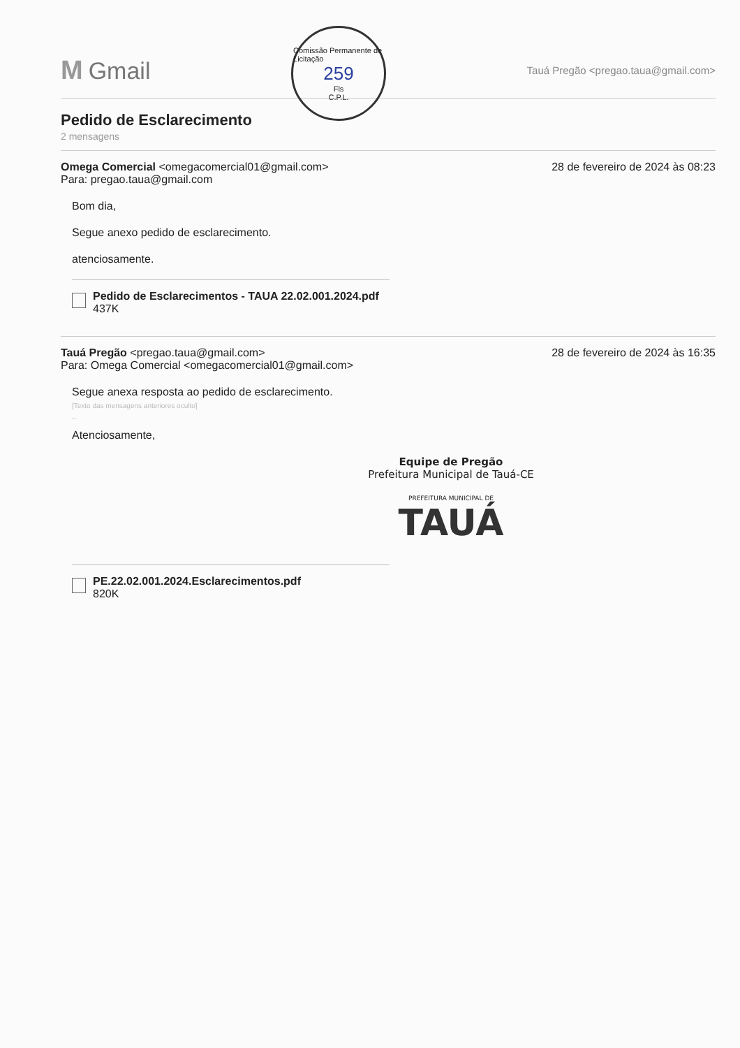M Gmail
Comissão Permanente de Licitação
259
Fls
C.P.L.
Tauá Pregão <pregao.taua@gmail.com>
Pedido de Esclarecimento
2 mensagens
Omega Comercial <omegacomercial01@gmail.com>
Para: pregao.taua@gmail.com
28 de fevereiro de 2024 às 08:23
Bom dia,
Segue anexo pedido de esclarecimento.
atenciosamente.
Pedido de Esclarecimentos - TAUA 22.02.001.2024.pdf
437K
Tauá Pregão <pregao.taua@gmail.com>
Para: Omega Comercial <omegacomercial01@gmail.com>
28 de fevereiro de 2024 às 16:35
Segue anexa resposta ao pedido de esclarecimento.
[Texto das mensagens anteriores oculto]
--
Atenciosamente,
Equipe de Pregão
Prefeitura Municipal de Tauá-CE
PREFEITURA MUNICIPAL DE
TAUÁ
PE.22.02.001.2024.Esclarecimentos.pdf
820K